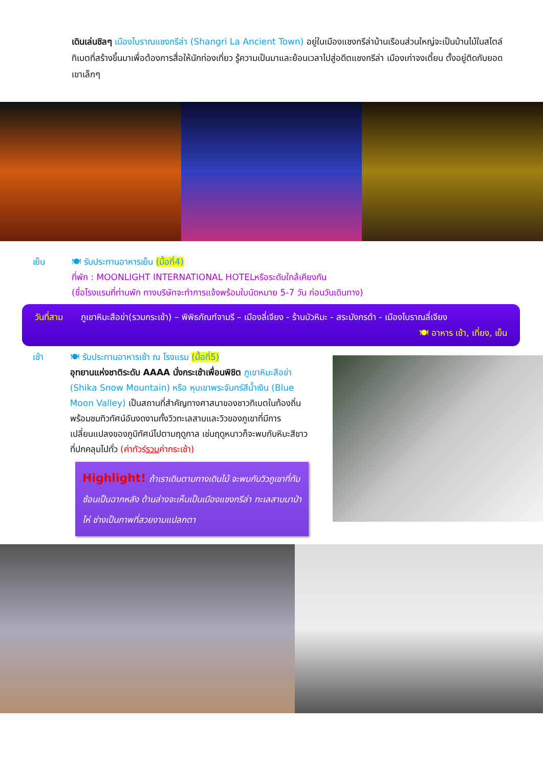เดินเล่นชิลๆ เมืองโบราณแชงกรีล่า (Shangri La Ancient Town) อยู่ในเมืองแชงกรีล่าบ้านเรือนส่วนใหญ่จะเป็นบ้านไม้ในสไตล์ทิเบตที่สร้างขึ้นมาเพื่อต้องการสื่อให้นักท่องเที่ยว รู้ความเป็นมาและย้อนเวลาไปสู่อดีตแชงกรีล่า เมืองเก่าจงเตี้ยน ตั้งอยู่ติดกับยอดเขาเล็กๆ
เย็น 🍽 รับประทานอาหารเย็น (มื้อที่4)
ที่พัก : MOONLIGHT INTERNATIONAL HOTELหรือระดับใกล้เคียงกัน
(ชื่อโรงแรมที่ท่านพัก ทางบริษัทจะทำการแจ้งพร้อมใบนัดหมาย 5-7 วัน ก่อนวันเดินทาง)
วันที่สาม
ภูเขาหิมะสือข่า(รวมกระเช้า) – พิพิธภัณฑ์จามรี – เมืองลี่เจียง - ร้านบัวหิมะ - สระมังกรดำ - เมืองโบราณลี่เจียง 🍽 อาหาร เช้า, เที่ยง, เย็น
เช้า 🍽 รับประทานอาหารเช้า ณ โรงแรม (มื้อที่5)
อุทยานแห่งชาติระดับ AAAA นั่งกระเช้าเพื่อนพิชิต ภูเขาหิมะสือข่า (Shika Snow Mountain) หรือ หุบเขาพระจันทร์สีน้ำเงิน (Blue Moon Valley) เป็นสถานที่สำคัญทางศาสนาของชาวทิเบตในท้องถิ่น พร้อมชมทิวทัศน์อันงดงามทั้งวิวทะเลสาบและวิวของภูเขาที่มีการเปลี่ยนแปลงของภูมิทัศน์ไปตามฤดูกาล เช่นฤดูหนาวก็จะพบกับหิมะสีขาวที่ปกคลุมไปทั่ว (ค่าทัวร์รวมค่ากระเช้า)
Highlight! ถ้าเราเดินตามทางเดินไม้ จะพบกับวิวภูเขาที่ทับซ้อนเป็นฉากหลัง ด้านล่างจะเห็นเป็นเมืองแชงกรีล่า ทะเลสาบนาป่าไห่ ช่างเป็นภาพที่สวยงามแปลกตา